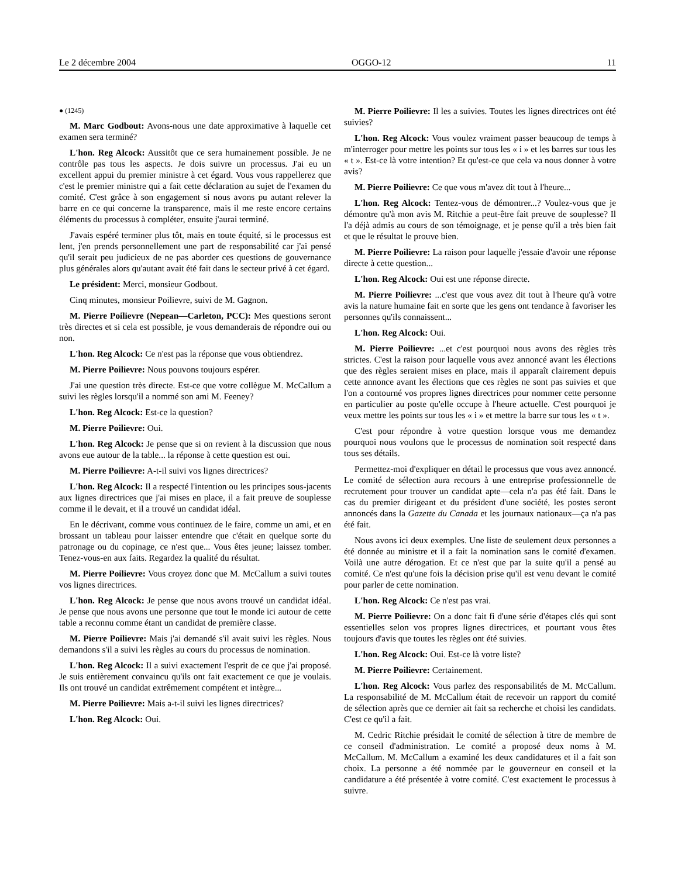Le 2 décembre 2004 OGGO-12 11
● (1245)
M. Marc Godbout: Avons-nous une date approximative à laquelle cet examen sera terminé?
L'hon. Reg Alcock: Aussitôt que ce sera humainement possible. Je ne contrôle pas tous les aspects. Je dois suivre un processus. J'ai eu un excellent appui du premier ministre à cet égard. Vous vous rappellerez que c'est le premier ministre qui a fait cette déclaration au sujet de l'examen du comité. C'est grâce à son engagement si nous avons pu autant relever la barre en ce qui concerne la transparence, mais il me reste encore certains éléments du processus à compléter, ensuite j'aurai terminé.
J'avais espéré terminer plus tôt, mais en toute équité, si le processus est lent, j'en prends personnellement une part de responsabilité car j'ai pensé qu'il serait peu judicieux de ne pas aborder ces questions de gouvernance plus générales alors qu'autant avait été fait dans le secteur privé à cet égard.
Le président: Merci, monsieur Godbout.
Cinq minutes, monsieur Poilievre, suivi de M. Gagnon.
M. Pierre Poilievre (Nepean—Carleton, PCC): Mes questions seront très directes et si cela est possible, je vous demanderais de répondre oui ou non.
L'hon. Reg Alcock: Ce n'est pas la réponse que vous obtiendrez.
M. Pierre Poilievre: Nous pouvons toujours espérer.
J'ai une question très directe. Est-ce que votre collègue M. McCallum a suivi les règles lorsqu'il a nommé son ami M. Feeney?
L'hon. Reg Alcock: Est-ce la question?
M. Pierre Poilievre: Oui.
L'hon. Reg Alcock: Je pense que si on revient à la discussion que nous avons eue autour de la table... la réponse à cette question est oui.
M. Pierre Poilievre: A-t-il suivi vos lignes directrices?
L'hon. Reg Alcock: Il a respecté l'intention ou les principes sous-jacents aux lignes directrices que j'ai mises en place, il a fait preuve de souplesse comme il le devait, et il a trouvé un candidat idéal.
En le décrivant, comme vous continuez de le faire, comme un ami, et en brossant un tableau pour laisser entendre que c'était en quelque sorte du patronage ou du copinage, ce n'est que... Vous êtes jeune; laissez tomber. Tenez-vous-en aux faits. Regardez la qualité du résultat.
M. Pierre Poilievre: Vous croyez donc que M. McCallum a suivi toutes vos lignes directrices.
L'hon. Reg Alcock: Je pense que nous avons trouvé un candidat idéal. Je pense que nous avons une personne que tout le monde ici autour de cette table a reconnu comme étant un candidat de première classe.
M. Pierre Poilievre: Mais j'ai demandé s'il avait suivi les règles. Nous demandons s'il a suivi les règles au cours du processus de nomination.
L'hon. Reg Alcock: Il a suivi exactement l'esprit de ce que j'ai proposé. Je suis entièrement convaincu qu'ils ont fait exactement ce que je voulais. Ils ont trouvé un candidat extrêmement compétent et intègre...
M. Pierre Poilievre: Mais a-t-il suivi les lignes directrices?
L'hon. Reg Alcock: Oui.
M. Pierre Poilievre: Il les a suivies. Toutes les lignes directrices ont été suivies?
L'hon. Reg Alcock: Vous voulez vraiment passer beaucoup de temps à m'interroger pour mettre les points sur tous les « i » et les barres sur tous les « t ». Est-ce là votre intention? Et qu'est-ce que cela va nous donner à votre avis?
M. Pierre Poilievre: Ce que vous m'avez dit tout à l'heure...
L'hon. Reg Alcock: Tentez-vous de démontrer...? Voulez-vous que je démontre qu'à mon avis M. Ritchie a peut-être fait preuve de souplesse? Il l'a déjà admis au cours de son témoignage, et je pense qu'il a très bien fait et que le résultat le prouve bien.
M. Pierre Poilievre: La raison pour laquelle j'essaie d'avoir une réponse directe à cette question...
L'hon. Reg Alcock: Oui est une réponse directe.
M. Pierre Poilievre: ...c'est que vous avez dit tout à l'heure qu'à votre avis la nature humaine fait en sorte que les gens ont tendance à favoriser les personnes qu'ils connaissent...
L'hon. Reg Alcock: Oui.
M. Pierre Poilievre: ...et c'est pourquoi nous avons des règles très strictes. C'est la raison pour laquelle vous avez annoncé avant les élections que des règles seraient mises en place, mais il apparaît clairement depuis cette annonce avant les élections que ces règles ne sont pas suivies et que l'on a contourné vos propres lignes directrices pour nommer cette personne en particulier au poste qu'elle occupe à l'heure actuelle. C'est pourquoi je veux mettre les points sur tous les « i » et mettre la barre sur tous les « t ».
C'est pour répondre à votre question lorsque vous me demandez pourquoi nous voulons que le processus de nomination soit respecté dans tous ses détails.
Permettez-moi d'expliquer en détail le processus que vous avez annoncé. Le comité de sélection aura recours à une entreprise professionnelle de recrutement pour trouver un candidat apte—cela n'a pas été fait. Dans le cas du premier dirigeant et du président d'une société, les postes seront annoncés dans la Gazette du Canada et les journaux nationaux—ça n'a pas été fait.
Nous avons ici deux exemples. Une liste de seulement deux personnes a été donnée au ministre et il a fait la nomination sans le comité d'examen. Voilà une autre dérogation. Et ce n'est que par la suite qu'il a pensé au comité. Ce n'est qu'une fois la décision prise qu'il est venu devant le comité pour parler de cette nomination.
L'hon. Reg Alcock: Ce n'est pas vrai.
M. Pierre Poilievre: On a donc fait fi d'une série d'étapes clés qui sont essentielles selon vos propres lignes directrices, et pourtant vous êtes toujours d'avis que toutes les règles ont été suivies.
L'hon. Reg Alcock: Oui. Est-ce là votre liste?
M. Pierre Poilievre: Certainement.
L'hon. Reg Alcock: Vous parlez des responsabilités de M. McCallum. La responsabilité de M. McCallum était de recevoir un rapport du comité de sélection après que ce dernier ait fait sa recherche et choisi les candidats. C'est ce qu'il a fait.
M. Cedric Ritchie présidait le comité de sélection à titre de membre de ce conseil d'administration. Le comité a proposé deux noms à M. McCallum. M. McCallum a examiné les deux candidatures et il a fait son choix. La personne a été nommée par le gouverneur en conseil et la candidature a été présentée à votre comité. C'est exactement le processus à suivre.